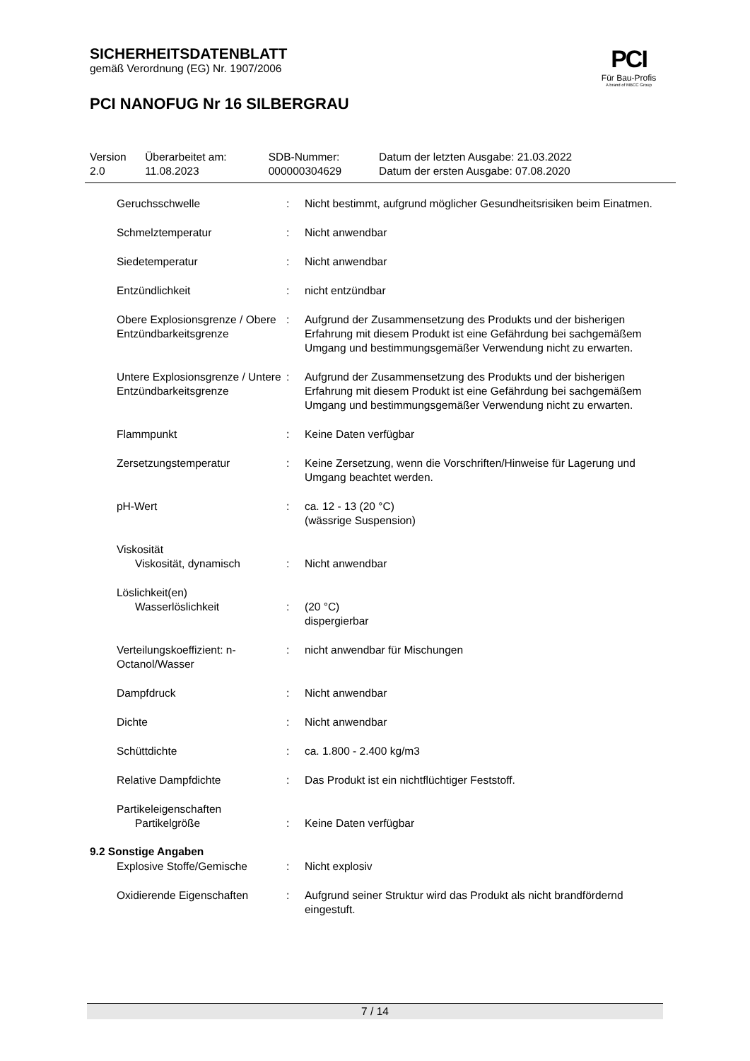SICHERHEITSDATENBLATT
gemäß Verordnung (EG) Nr. 1907/2006
PCI NANOFUG Nr 16 SILBERGRAU
PCI
Für Bau-Profis
A brand of MBCC Group
| Version 2.0 | Überarbeitet am: 11.08.2023 | SDB-Nummer: 000000304629 | Datum der letzten Ausgabe: 21.03.2022 Datum der ersten Ausgabe: 07.08.2020 |
| Geruchsschwelle | : | Nicht bestimmt, aufgrund möglicher Gesundheitsrisiken beim Einatmen. |
| Schmelztemperatur | : | Nicht anwendbar |
| Siedetemperatur | : | Nicht anwendbar |
| Entzündlichkeit | : | nicht entzündbar |
| Obere Explosionsgrenze / Obere Entzündbarkeitsgrenze | : | Aufgrund der Zusammensetzung des Produkts und der bisherigen Erfahrung mit diesem Produkt ist eine Gefährdung bei sachgemäßem Umgang und bestimmungsgemäßer Verwendung nicht zu erwarten. |
| Untere Explosionsgrenze / Untere Entzündbarkeitsgrenze | : | Aufgrund der Zusammensetzung des Produkts und der bisherigen Erfahrung mit diesem Produkt ist eine Gefährdung bei sachgemäßem Umgang und bestimmungsgemäßer Verwendung nicht zu erwarten. |
| Flammpunkt | : | Keine Daten verfügbar |
| Zersetzungstemperatur | : | Keine Zersetzung, wenn die Vorschriften/Hinweise für Lagerung und Umgang beachtet werden. |
| pH-Wert | : | ca. 12 - 13 (20 °C) (wässrige Suspension) |
| Viskosität Viskosität, dynamisch | : | Nicht anwendbar |
| Löslichkeit(en) Wasserlöslichkeit | : | (20 °C) dispergierbar |
| Verteilungskoeffizient: n-Octanol/Wasser | : | nicht anwendbar für Mischungen |
| Dampfdruck | : | Nicht anwendbar |
| Dichte | : | Nicht anwendbar |
| Schüttdichte | : | ca. 1.800 - 2.400 kg/m3 |
| Relative Dampfdichte | : | Das Produkt ist ein nichtflüchtiger Feststoff. |
| Partikeleigenschaften Partikelgröße | : | Keine Daten verfügbar |
9.2 Sonstige Angaben
| Explosive Stoffe/Gemische | : | Nicht explosiv |
| Oxidierende Eigenschaften | : | Aufgrund seiner Struktur wird das Produkt als nicht brandfördernd eingestuft. |
7 / 14